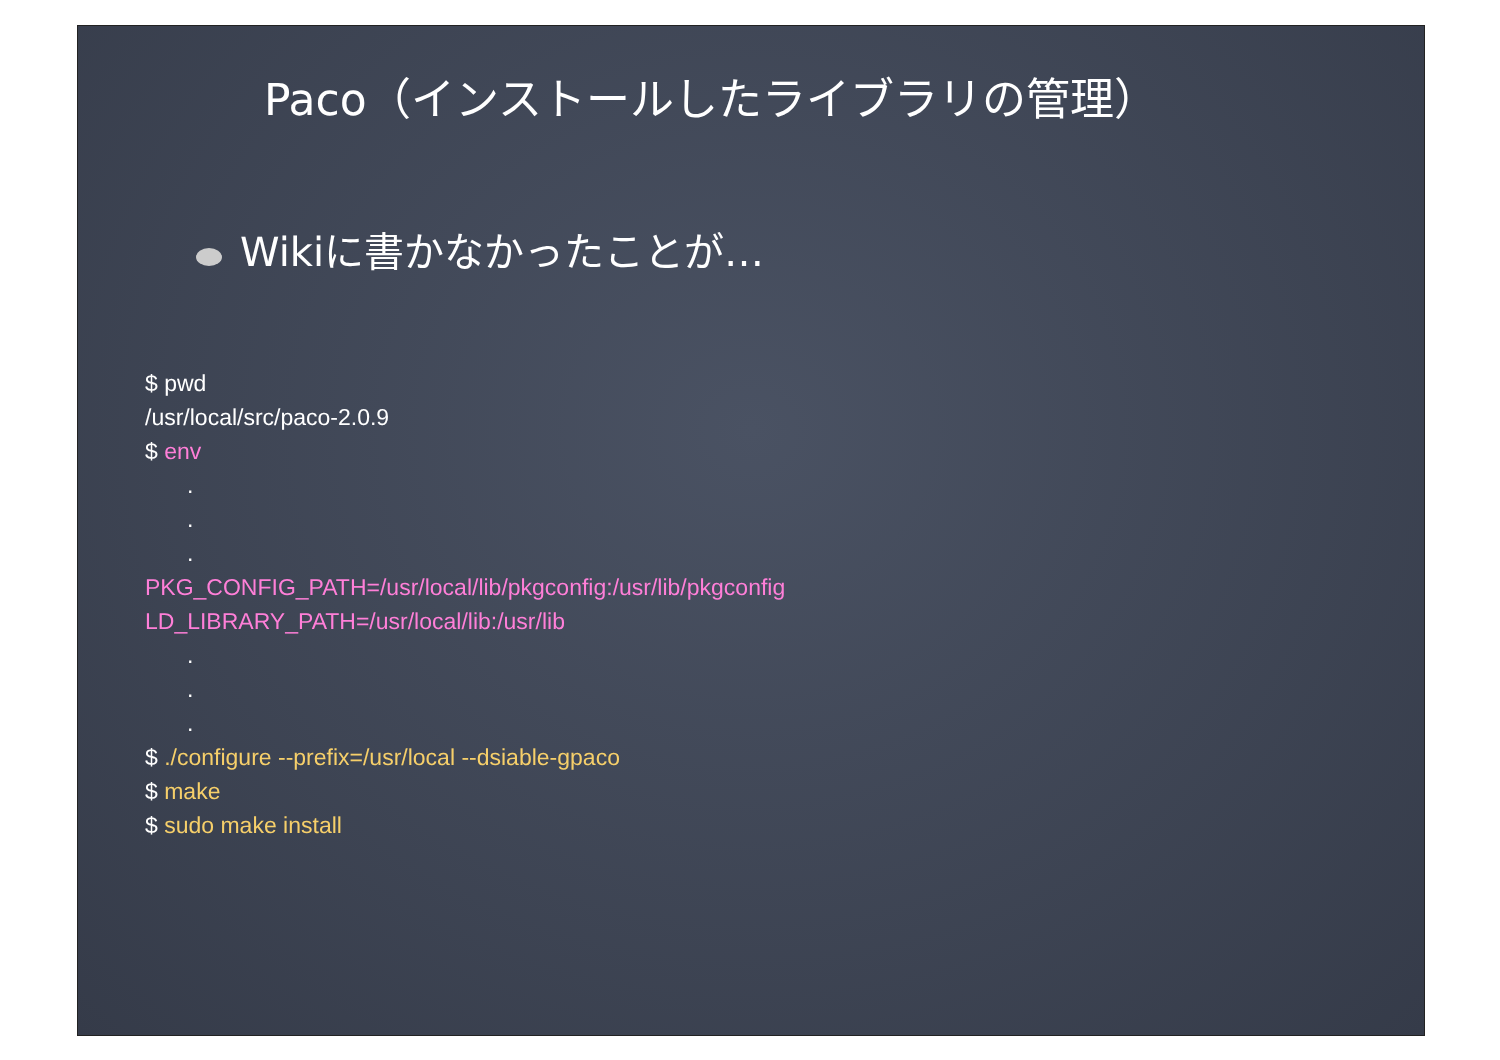Paco（インストールしたライブラリの管理）
Wikiに書かなかったことが…
$ pwd
/usr/local/src/paco-2.0.9
$ env
.
.
.
PKG_CONFIG_PATH=/usr/local/lib/pkgconfig:/usr/lib/pkgconfig
LD_LIBRARY_PATH=/usr/local/lib:/usr/lib
.
.
.
$ ./configure --prefix=/usr/local --dsiable-gpaco
$ make
$ sudo make install